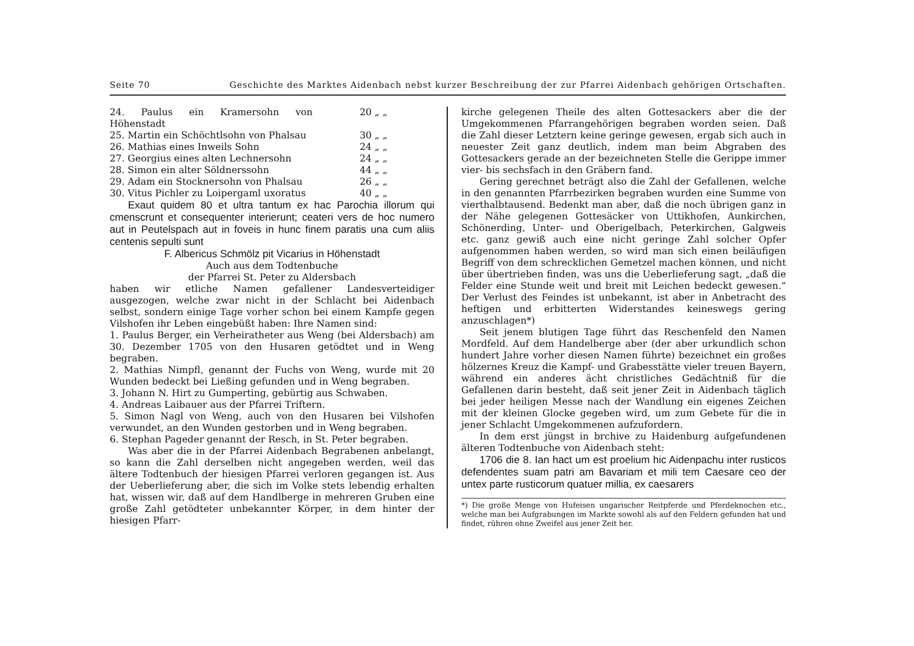Seite 70 Geschichte des Marktes Aidenbach nebst kurzer Beschreibung der zur Pfarrei Aidenbach gehörigen Ortschaften.
24. Paulus ein Kramersohn von Höhenstadt 20 „ „
25. Martin ein Schöchtlsohn von Phalsau 30 „ „
26. Mathias eines Inweils Sohn 24 „ „
27. Georgius eines alten Lechnersohn 24 „ „
28. Simon ein alter Söldnerssohn 44 „ „
29. Adam ein Stocknersohn von Phalsau 26 „ „
30. Vitus Pichler zu Loipergaml uxoratus 40 „ „
Exaut quidem 80 et ultra tantum ex hac Parochia illorum qui cmenscrunt et consequenter interierunt; ceateri vers de hoc numero aut in Peutelspach aut in foveis in hunc finem paratis una cum aliis centenis sepulti sunt
F. Albericus Schmölz pit Vicarius in Höhenstadt
Auch aus dem Todtenbuche
der Pfarrei St. Peter zu Aldersbach
haben wir etliche Namen gefallener Landesverteidiger ausgezogen, welche zwar nicht in der Schlacht bei Aidenbach selbst, sondern einige Tage vorher schon bei einem Kampfe gegen Vilshofen ihr Leben eingebüßt haben: Ihre Namen sind:
1. Paulus Berger, ein Verheiratheter aus Weng (bei Aldersbach) am 30. Dezember 1705 von den Husaren getödtet und in Weng begraben.
2. Mathias Nimpfl, genannt der Fuchs von Weng, wurde mit 20 Wunden bedeckt bei Ließing gefunden und in Weng begraben.
3. Johann N. Hirt zu Gumperting, gebürtig aus Schwaben.
4. Andreas Laibauer aus der Pfarrei Triftern.
5. Simon Nagl von Weng, auch von den Husaren bei Vilshofen verwundet, an den Wunden gestorben und in Weng begraben.
6. Stephan Pageder genannt der Resch, in St. Peter begraben.
Was aber die in der Pfarrei Aidenbach Begrabenen anbelangt, so kann die Zahl derselben nicht angegeben werden, weil das ältere Todtenbuch der hiesigen Pfarrei verloren gegangen ist. Aus der Ueberlieferung aber, die sich im Volke stets lebendig erhalten hat, wissen wir, daß auf dem Handlberge in mehreren Gruben eine große Zahl getödteter unbekannter Körper, in dem hinter der hiesigen Pfarr-
kirche gelegenen Theile des alten Gottesackers aber die der Umgekommenen Pfarrangehörigen begraben worden seien. Daß die Zahl dieser Letztern keine geringe gewesen, ergab sich auch in neuester Zeit ganz deutlich, indem man beim Abgraben des Gottesackers gerade an der bezeichneten Stelle die Gerippe immer vier- bis sechsfach in den Gräbern fand.
Gering gerechnet beträgt also die Zahl der Gefallenen, welche in den genannten Pfarrbezirken begraben wurden eine Summe von vierthalbtausend. Bedenkt man aber, daß die noch übrigen ganz in der Nähe gelegenen Gottesäcker von Uttikhofen, Aunkirchen, Schönerding, Unter- und Oberigelbach, Peterkirchen, Galgweis etc. ganz gewiß auch eine nicht geringe Zahl solcher Opfer aufgenommen haben werden, so wird man sich einen beiläufigen Begriff von dem schrecklichen Gemetzel machen können, und nicht über übertrieben finden, was uns die Ueberlieferung sagt, „daß die Felder eine Stunde weit und breit mit Leichen bedeckt gewesen.“ Der Verlust des Feindes ist unbekannt, ist aber in Anbetracht des heftigen und erbitterten Widerstandes keineswegs gering anzuschlagen*)
Seit jenem blutigen Tage führt das Reschenfeld den Namen Mordfeld. Auf dem Handelberge aber (der aber urkundlich schon hundert Jahre vorher diesen Namen führte) bezeichnet ein großes hölzernes Kreuz die Kampf- und Grabesstätte vieler treuen Bayern, während ein anderes ächt christliches Gedächtniß für die Gefallenen darin besteht, daß seit jener Zeit in Aidenbach täglich bei jeder heiligen Messe nach der Wandlung ein eigenes Zeichen mit der kleinen Glocke gegeben wird, um zum Gebete für die in jener Schlacht Umgekommenen aufzufordern.
In dem erst jüngst in brchive zu Haidenburg aufgefundenen älteren Todtenbuche von Aidenbach steht:
1706 die 8. Ian hact um est proelium hic Aidenpachu inter rusticos defendentes suam patri am Bavariam et mili tem Caesare ceo der untex parte rusticorum quatuer millia, ex caesarers
*) Die große Menge von Hufeisen ungarischer Reitpferde und Pferdeknochen etc., welche man bei Aufgrabungen im Markte sowohl als auf den Feldern gefunden hat und findet, rühren ohne Zweifel aus jener Zeit her.